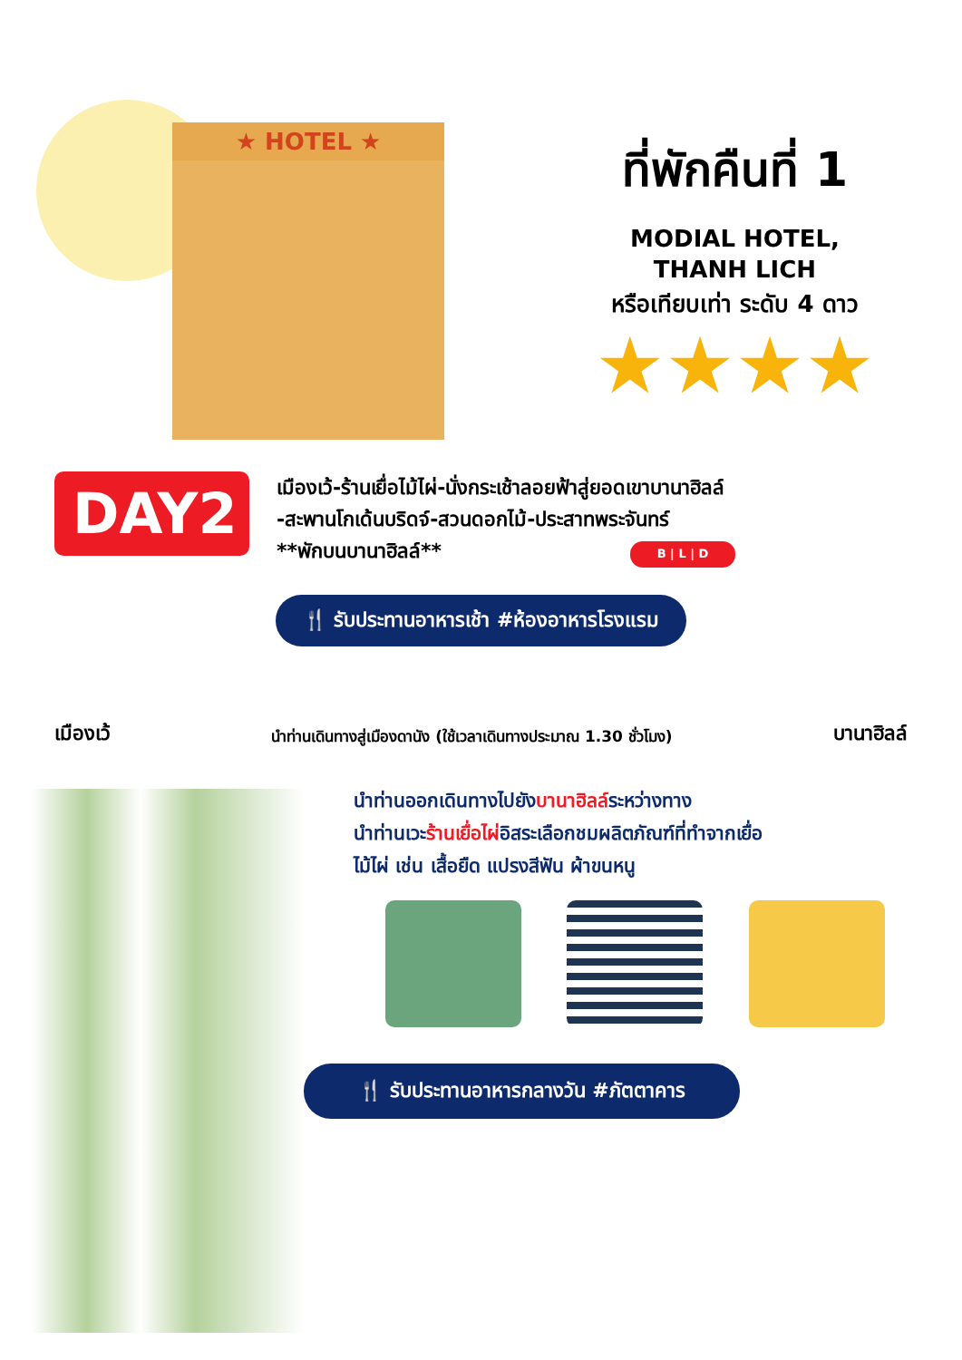★ HOTEL ★
ที่พักคืนที่ 1
MODIAL HOTEL,
THANH LICH
หรือเทียบเท่า ระดับ 4 ดาว
★★★★
DAY2
เมืองเว้-ร้านเยื่อไม้ไผ่-นั่งกระเช้าลอยฟ้าสู่ยอดเขาบานาฮิลล์
-สะพานโกเด้นบริดจ์-สวนดอกไม้-ประสาทพระจันทร์
**พักบนบานาฮิลล์** B | L | D
🍴 รับประทานอาหารเช้า #ห้องอาหารโรงแรม
เมืองเว้ นำท่านเดินทางสู่เมืองดานัง (ใช้เวลาเดินทางประมาณ 1.30 ชั่วโมง) บานาฮิลล์
นำท่านออกเดินทางไปยังบานาฮิลล์ระหว่างทาง
นำท่านเวะร้านเยื่อไผ่อิสระเลือกชมผลิตภัณฑ์ที่ทำจากเยื่อ
ไม้ไผ่ เช่น เสื้อยืด แปรงสีฟัน ผ้าขนหนู
🍴 รับประทานอาหารกลางวัน #ภัตตาคาร